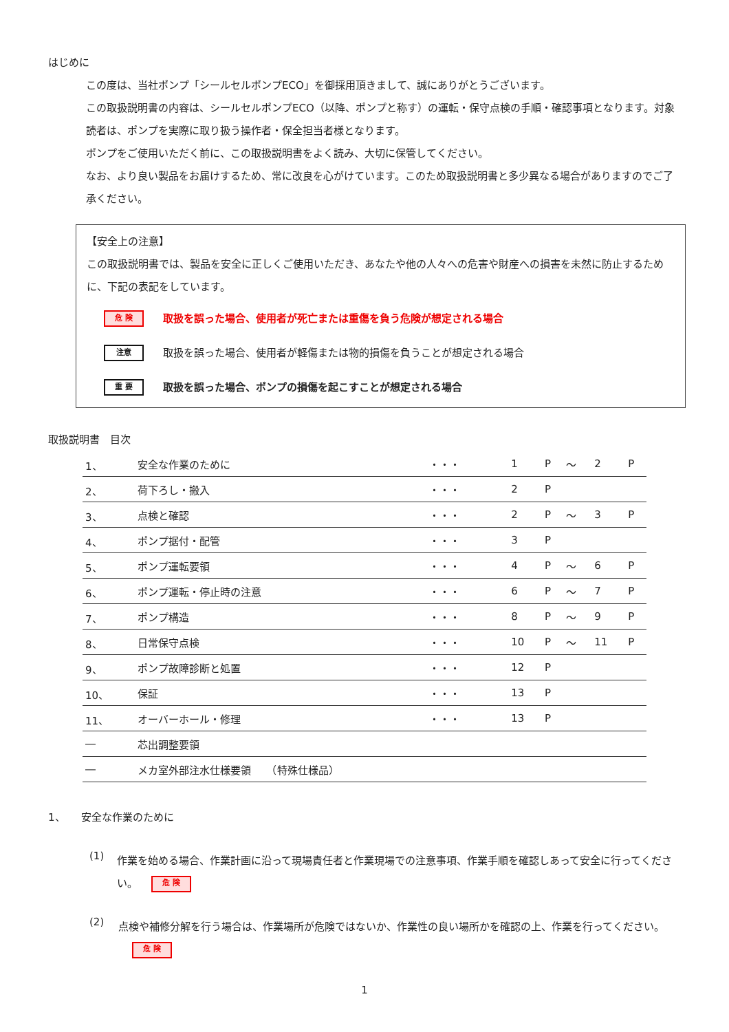はじめに
この度は、当社ポンプ「シールセルポンプECO」を御採用頂きまして、誠にありがとうございます。
この取扱説明書の内容は、シールセルポンプECO（以降、ポンプと称す）の運転・保守点検の手順・確認事項となります。対象読者は、ポンプを実際に取り扱う操作者・保全担当者様となります。
ポンプをご使用いただく前に、この取扱説明書をよく読み、大切に保管してください。
なお、より良い製品をお届けするため、常に改良を心がけています。このため取扱説明書と多少異なる場合がありますのでご了承ください。
【安全上の注意】
この取扱説明書では、製品を安全に正しくご使用いただき、あなたや他の人々への危害や財産への損害を未然に防止するために、下記の表記をしています。
危 険 取扱を誤った場合、使用者が死亡または重傷を負う危険が想定される場合
注意 取扱を誤った場合、使用者が軽傷または物的損傷を負うことが想定される場合
重 要 取扱を誤った場合、ポンプの損傷を起こすことが想定される場合
取扱説明書　目次
| 1、 | 安全な作業のために | ・・・ | 1 | P | ～ | 2 | P |
| 2、 | 荷下ろし・搬入 | ・・・ | 2 | P | | | |
| 3、 | 点検と確認 | ・・・ | 2 | P | ～ | 3 | P |
| 4、 | ポンプ据付・配管 | ・・・ | 3 | P | | | |
| 5、 | ポンプ運転要領 | ・・・ | 4 | P | ～ | 6 | P |
| 6、 | ポンプ運転・停止時の注意 | ・・・ | 6 | P | ～ | 7 | P |
| 7、 | ポンプ構造 | ・・・ | 8 | P | ～ | 9 | P |
| 8、 | 日常保守点検 | ・・・ | 10 | P | ～ | 11 | P |
| 9、 | ポンプ故障診断と処置 | ・・・ | 12 | P | | | |
| 10、 | 保証 | ・・・ | 13 | P | | | |
| 11、 | オーバーホール・修理 | ・・・ | 13 | P | | | |
| ― | 芯出調整要領 | | | | | | |
| ― | メカ室外部注水仕様要領 （特殊仕様品） | | | | | | |
1、　　安全な作業のために
(1)
作業を始める場合、作業計画に沿って現場責任者と作業現場での注意事項、作業手順を確認しあって安全に行ってください。 危 険
(2)
点検や補修分解を行う場合は、作業場所が危険ではないか、作業性の良い場所かを確認の上、作業を行ってください。 危 険
1